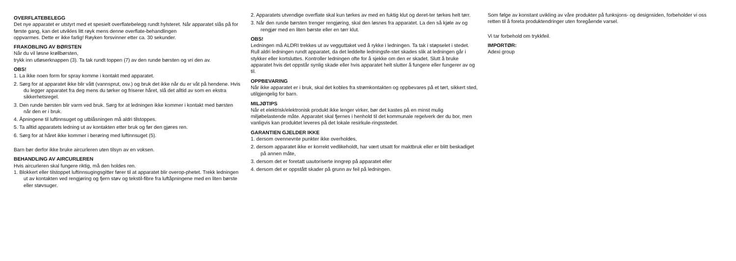OVERFLATEBELEGG
Det nye apparatet er utstyrt med et spesielt overflatebelegg rundt hylsteret. Når apparatet slås på for første gang, kan det utvikles litt røyk mens denne overflate-behandlingen
oppvarmes. Dette er ikke farlig! Røyken forsvinner etter ca. 30 sekunder.
FRAKOBLING AV BØRSTEN
Når du vil løsne krøllbørsten,
trykk inn utløserknappen (3). Ta tak rundt toppen (7) av den runde børsten og vri den av.
OBS!
1. La ikke noen form for spray komme i kontakt med apparatet.
2. Sørg for at apparatet ikke blir vått (vannsprut, osv.) og bruk det ikke når du er våt på hendene. Hvis du legger apparatet fra deg mens du tørker og friserer håret, slå det alltid av som en ekstra sikkerhetsregel.
3. Den runde børsten blir varm ved bruk. Sørg for at ledningen ikke kommer i kontakt med børsten når den er i bruk.
4. Åpningene til luftinnsuget og utblåsningen må aldri tilstoppes.
5. Ta alltid apparatets ledning ut av kontakten etter bruk og før den gjøres ren.
6. Sørg for at håret ikke kommer i berøring med luftinnsuget (5).
Barn bør derfor ikke bruke aircurleren uten tilsyn av en voksen.
BEHANDLING AV AIRCURLEREN
Hvis aircurleren skal fungere riktig, må den holdes ren.
1. Blokkert eller tilstoppet luftinnsugingsgitter fører til at apparatet blir overop-phetet. Trekk ledningen ut av kontakten ved rengjøring og fjern støv og tekstil-fibre fra luftåpningene med en liten børste eller støvsuger.
2. Apparatets utvendige overflate skal kun tørkes av med en fuktig klut og deret-ter tørkes helt tørr.
3. Når den runde børsten trenger rengjøring, skal den løsnes fra apparatet. La den så kjøle av og rengjør med en liten børste eller en tørr klut.
OBS!
Ledningen må ALDRI trekkes ut av vegguttaket ved å rykke i ledningen. Ta tak i støpselet i stedet. Rull aldri ledningen rundt apparatet, da det leddelte ledningsfe-stet skades slik at ledningen går i stykker eller kortsluttes. Kontroller ledningen ofte for å sjekke om den er skadet. Slutt å bruke apparatet hvis det oppstår synlig skade eller hvis apparatet helt slutter å fungere eller fungerer av og til.
OPPBEVARING
Når ikke apparatet er i bruk, skal det kobles fra strømkontakten og oppbevares på et tørt, sikkert sted, utilgjengelig for barn.
MILJØTIPS
Når et elektrisk/elektronisk produkt ikke lenger virker, bør det kastes på en minst mulig miljøbelastende måte. Apparatet skal fjernes i henhold til det kommunale regelverk der du bor, men vanligvis kan produktet leveres på det lokale resirkule-ringsstedet.
GARANTIEN GJELDER IKKE
1. dersom ovennevnte punkter ikke overholdes,
2. dersom apparatet ikke er korrekt vedlikeholdt, har vært utsatt for maktbruk eller er blitt beskadiget på annen måte,
3. dersom det er foretatt uautoriserte inngrep på apparatet eller
4. dersom det er oppstått skader på grunn av feil på ledningen.
Som følge av konstant uvikling av våre produkter på funksjons- og designsiden, forbeholder vi oss retten til å foreta produktendringer uten foregående varsel.
Vi tar forbehold om trykkfeil.
IMPORTØR:
Adexi group